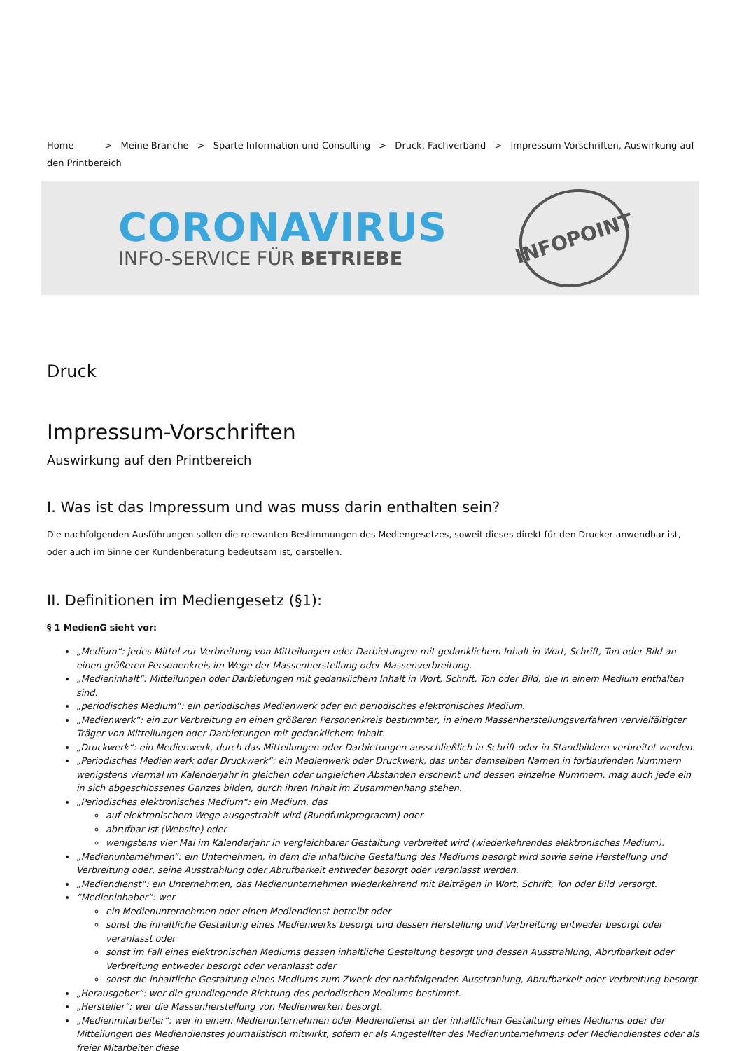Home > Meine Branche > Sparte Information und Consulting > Druck, Fachverband > Impressum-Vorschriften, Auswirkung auf den Printbereich
CORONAVIRUS
INFO-SERVICE FÜR BETRIEBE
INFOPOINT
Druck
Impressum-Vorschriften
Auswirkung auf den Printbereich
I. Was ist das Impressum und was muss darin enthalten sein?
Die nachfolgenden Ausführungen sollen die relevanten Bestimmungen des Mediengesetzes, soweit dieses direkt für den Drucker anwendbar ist, oder auch im Sinne der Kundenberatung bedeutsam ist, darstellen.
II. Definitionen im Mediengesetz (§1):
§ 1 MedienG sieht vor:
„Medium“: jedes Mittel zur Verbreitung von Mitteilungen oder Darbietungen mit gedanklichem Inhalt in Wort, Schrift, Ton oder Bild an einen größeren Personenkreis im Wege der Massenherstellung oder Massenverbreitung.
„Medieninhalt“: Mitteilungen oder Darbietungen mit gedanklichem Inhalt in Wort, Schrift, Ton oder Bild, die in einem Medium enthalten sind.
„periodisches Medium“: ein periodisches Medienwerk oder ein periodisches elektronisches Medium.
„Medienwerk“: ein zur Verbreitung an einen größeren Personenkreis bestimmter, in einem Massenherstellungsverfahren vervielfältigter Träger von Mitteilungen oder Darbietungen mit gedanklichem Inhalt.
„Druckwerk“: ein Medienwerk, durch das Mitteilungen oder Darbietungen ausschließlich in Schrift oder in Standbildern verbreitet werden.
„Periodisches Medienwerk oder Druckwerk“: ein Medienwerk oder Druckwerk, das unter demselben Namen in fortlaufenden Nummern wenigstens viermal im Kalenderjahr in gleichen oder ungleichen Abstanden erscheint und dessen einzelne Nummern, mag auch jede ein in sich abgeschlossenes Ganzes bilden, durch ihren Inhalt im Zusammenhang stehen.
„Periodisches elektronisches Medium“: ein Medium, das
auf elektronischem Wege ausgestrahlt wird (Rundfunkprogramm) oder
abrufbar ist (Website) oder
wenigstens vier Mal im Kalenderjahr in vergleichbarer Gestaltung verbreitet wird (wiederkehrendes elektronisches Medium).
„Medienunternehmen“: ein Unternehmen, in dem die inhaltliche Gestaltung des Mediums besorgt wird sowie seine Herstellung und Verbreitung oder, seine Ausstrahlung oder Abrufbarkeit entweder besorgt oder veranlasst werden.
„Mediendienst“: ein Unternehmen, das Medienunternehmen wiederkehrend mit Beiträgen in Wort, Schrift, Ton oder Bild versorgt.
“Medieninhaber“: wer
ein Medienunternehmen oder einen Mediendienst betreibt oder
sonst die inhaltliche Gestaltung eines Medienwerks besorgt und dessen Herstellung und Verbreitung entweder besorgt oder veranlasst oder
sonst im Fall eines elektronischen Mediums dessen inhaltliche Gestaltung besorgt und dessen Ausstrahlung, Abrufbarkeit oder Verbreitung entweder besorgt oder veranlasst oder
sonst die inhaltliche Gestaltung eines Mediums zum Zweck der nachfolgenden Ausstrahlung, Abrufbarkeit oder Verbreitung besorgt.
„Herausgeber“: wer die grundlegende Richtung des periodischen Mediums bestimmt.
„Hersteller“: wer die Massenherstellung von Medienwerken besorgt.
„Medienmitarbeiter“: wer in einem Medienunternehmen oder Mediendienst an der inhaltlichen Gestaltung eines Mediums oder der Mitteilungen des Mediendienstes journalistisch mitwirkt, sofern er als Angestellter des Medienunternehmens oder Mediendienstes oder als freier Mitarbeiter diese